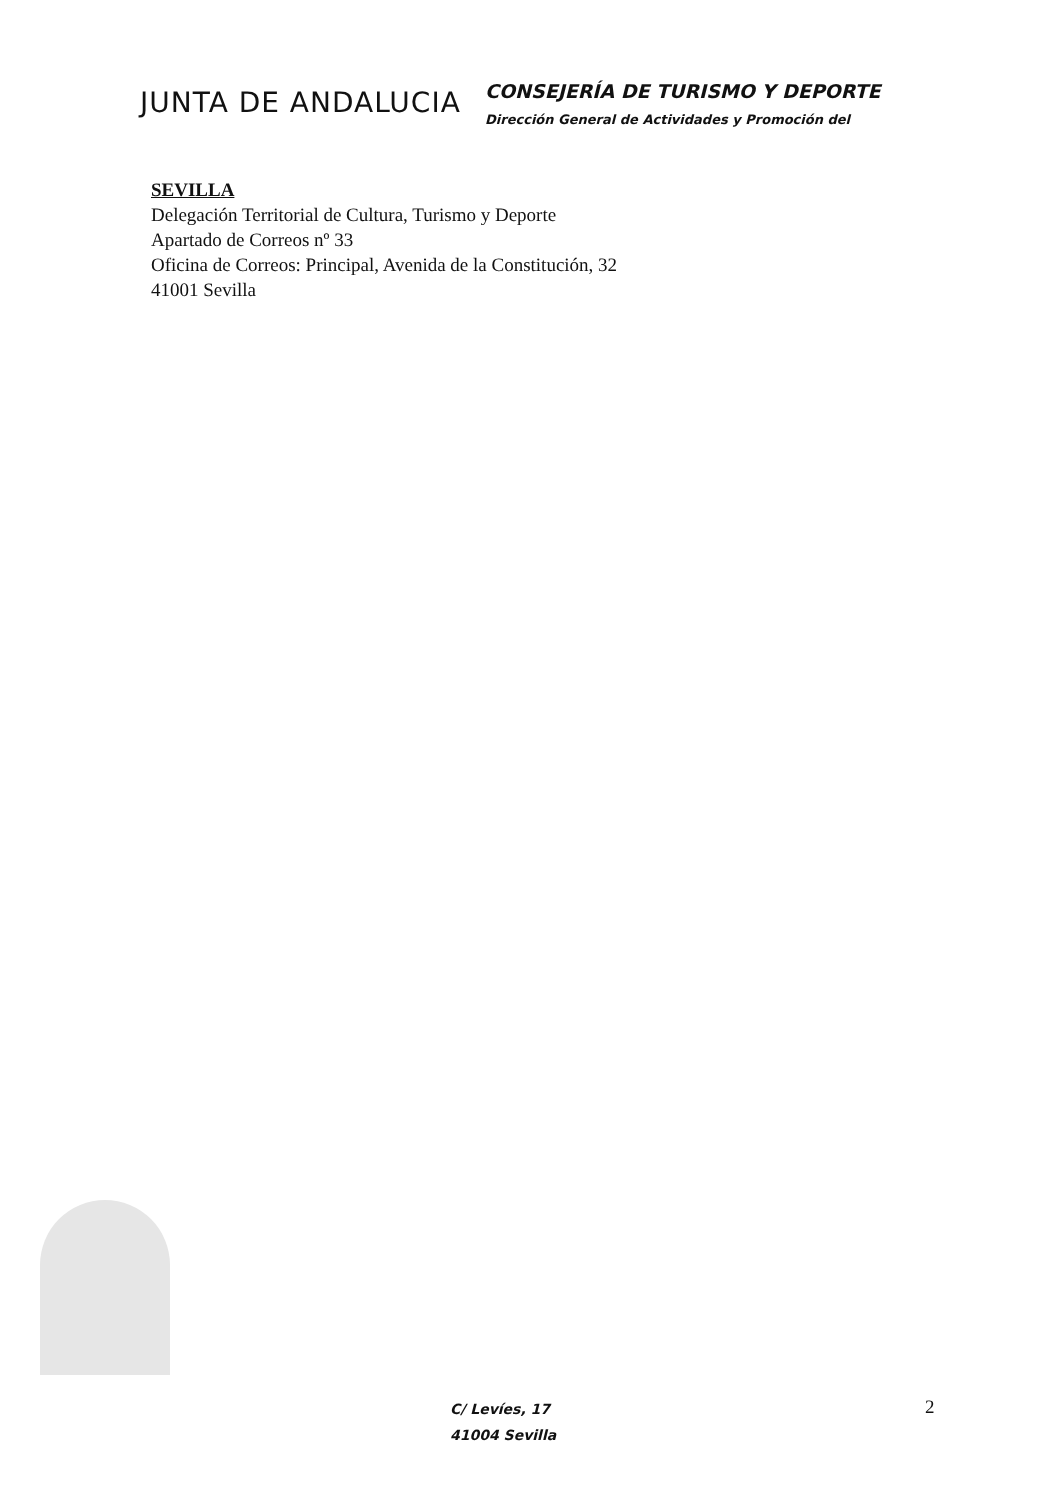JUNTA DE ANDALUCIA
CONSEJERÍA DE TURISMO Y DEPORTE
Dirección General de Actividades y Promoción del
SEVILLA
Delegación Territorial de Cultura, Turismo y Deporte
Apartado de Correos nº 33
Oficina de Correos: Principal, Avenida de la Constitución, 32
41001 Sevilla
C/ Levíes, 17
41004 Sevilla
2